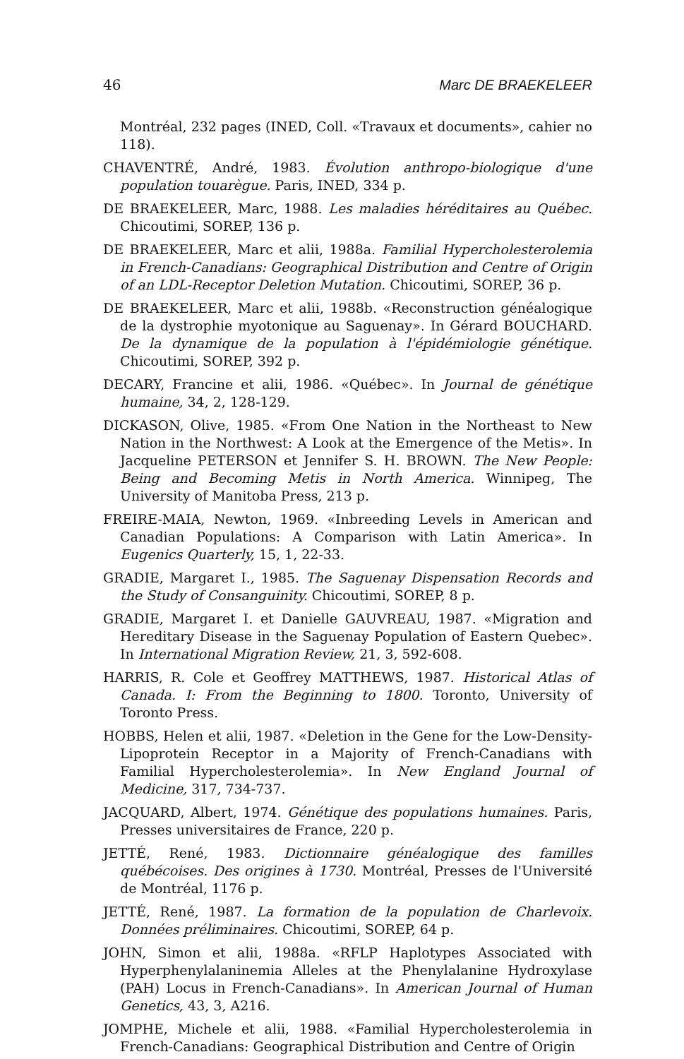46 Marc DE BRAEKELEER
Montréal, 232 pages (INED, Coll. «Travaux et documents», cahier no 118).
CHAVENTRÉ, André, 1983. Évolution anthropo-biologique d'une population touarègue. Paris, INED, 334 p.
DE BRAEKELEER, Marc, 1988. Les maladies héréditaires au Québec. Chicoutimi, SOREP, 136 p.
DE BRAEKELEER, Marc et alii, 1988a. Familial Hypercholesterolemia in French-Canadians: Geographical Distribution and Centre of Origin of an LDL-Receptor Deletion Mutation. Chicoutimi, SOREP, 36 p.
DE BRAEKELEER, Marc et alii, 1988b. «Reconstruction généalogique de la dystrophie myotonique au Saguenay». In Gérard BOUCHARD. De la dynamique de la population à l'épidémiologie génétique. Chicoutimi, SOREP, 392 p.
DECARY, Francine et alii, 1986. «Québec». In Journal de génétique humaine, 34, 2, 128-129.
DICKASON, Olive, 1985. «From One Nation in the Northeast to New Nation in the Northwest: A Look at the Emergence of the Metis». In Jacqueline PETERSON et Jennifer S. H. BROWN. The New People: Being and Becoming Metis in North America. Winnipeg, The University of Manitoba Press, 213 p.
FREIRE-MAIA, Newton, 1969. «Inbreeding Levels in American and Canadian Populations: A Comparison with Latin America». In Eugenics Quarterly, 15, 1, 22-33.
GRADIE, Margaret I., 1985. The Saguenay Dispensation Records and the Study of Consanguinity. Chicoutimi, SOREP, 8 p.
GRADIE, Margaret I. et Danielle GAUVREAU, 1987. «Migration and Hereditary Disease in the Saguenay Population of Eastern Quebec». In International Migration Review, 21, 3, 592-608.
HARRIS, R. Cole et Geoffrey MATTHEWS, 1987. Historical Atlas of Canada. I: From the Beginning to 1800. Toronto, University of Toronto Press.
HOBBS, Helen et alii, 1987. «Deletion in the Gene for the Low-Density-Lipoprotein Receptor in a Majority of French-Canadians with Familial Hypercholesterolemia». In New England Journal of Medicine, 317, 734-737.
JACQUARD, Albert, 1974. Génétique des populations humaines. Paris, Presses universitaires de France, 220 p.
JETTÉ, René, 1983. Dictionnaire généalogique des familles québécoises. Des origines à 1730. Montréal, Presses de l'Université de Montréal, 1176 p.
JETTÉ, René, 1987. La formation de la population de Charlevoix. Données préliminaires. Chicoutimi, SOREP, 64 p.
JOHN, Simon et alii, 1988a. «RFLP Haplotypes Associated with Hyperphenylalaninemia Alleles at the Phenylalanine Hydroxylase (PAH) Locus in French-Canadians». In American Journal of Human Genetics, 43, 3, A216.
JOMPHE, Michele et alii, 1988. «Familial Hypercholesterolemia in French-Canadians: Geographical Distribution and Centre of Origin